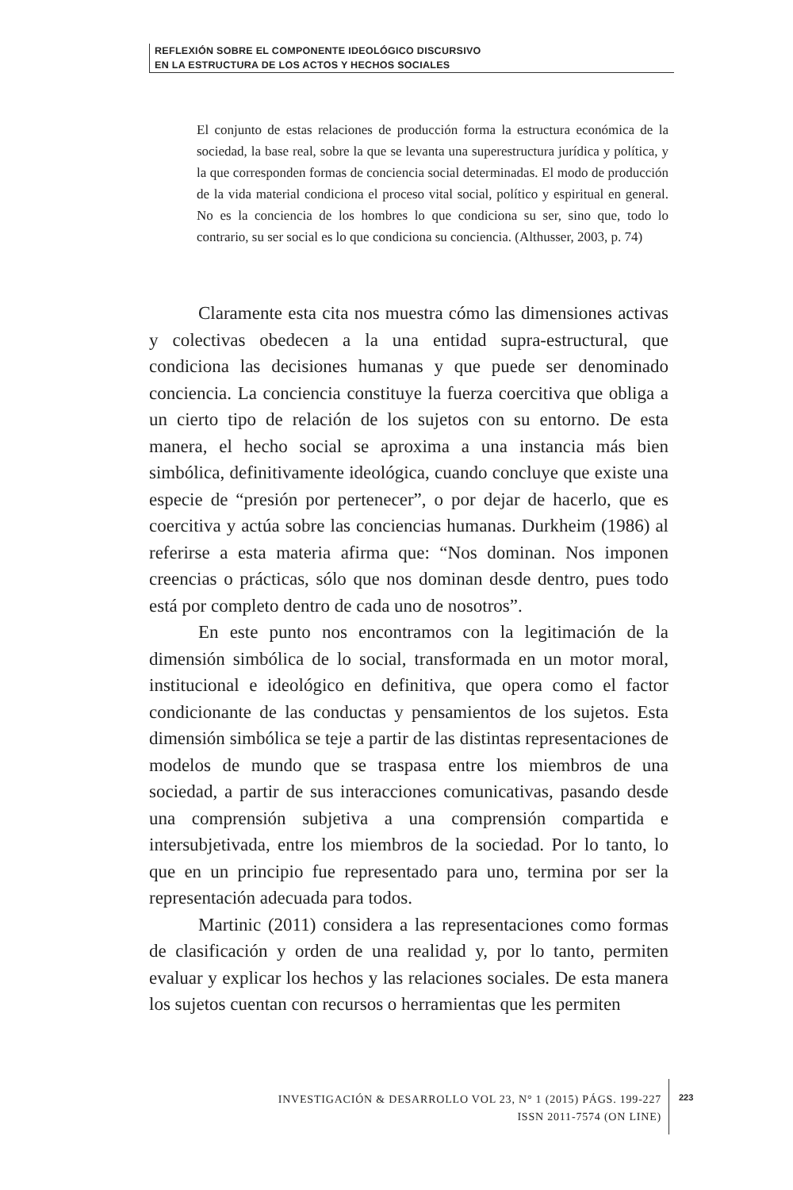REFLEXIÓN SOBRE EL COMPONENTE IDEOLÓGICO DISCURSIVO
EN LA ESTRUCTURA DE LOS ACTOS Y HECHOS SOCIALES
El conjunto de estas relaciones de producción forma la estructura económica de la sociedad, la base real, sobre la que se levanta una superestructura jurídica y política, y la que corresponden formas de conciencia social determinadas. El modo de producción de la vida material condiciona el proceso vital social, político y espiritual en general. No es la conciencia de los hombres lo que condiciona su ser, sino que, todo lo contrario, su ser social es lo que condiciona su conciencia. (Althusser, 2003, p. 74)
Claramente esta cita nos muestra cómo las dimensiones activas y colectivas obedecen a la una entidad supra-estructural, que condiciona las decisiones humanas y que puede ser denominado conciencia. La conciencia constituye la fuerza coercitiva que obliga a un cierto tipo de relación de los sujetos con su entorno. De esta manera, el hecho social se aproxima a una instancia más bien simbólica, definitivamente ideológica, cuando concluye que existe una especie de “presión por pertenecer”, o por dejar de hacerlo, que es coercitiva y actúa sobre las conciencias humanas. Durkheim (1986) al referirse a esta materia afirma que: “Nos dominan. Nos imponen creencias o prácticas, sólo que nos dominan desde dentro, pues todo está por completo dentro de cada uno de nosotros”.
En este punto nos encontramos con la legitimación de la dimensión simbólica de lo social, transformada en un motor moral, institucional e ideológico en definitiva, que opera como el factor condicionante de las conductas y pensamientos de los sujetos. Esta dimensión simbólica se teje a partir de las distintas representaciones de modelos de mundo que se traspasa entre los miembros de una sociedad, a partir de sus interacciones comunicativas, pasando desde una comprensión subjetiva a una comprensión compartida e intersubjetivada, entre los miembros de la sociedad. Por lo tanto, lo que en un principio fue representado para uno, termina por ser la representación adecuada para todos.
Martinic (2011) considera a las representaciones como formas de clasificación y orden de una realidad y, por lo tanto, permiten evaluar y explicar los hechos y las relaciones sociales. De esta manera los sujetos cuentan con recursos o herramientas que les permiten
INVESTIGACIÓN & DESARROLLO VOL 23, N° 1 (2015) PÁGS. 199-227
ISSN 2011-7574 (ON LINE)
223